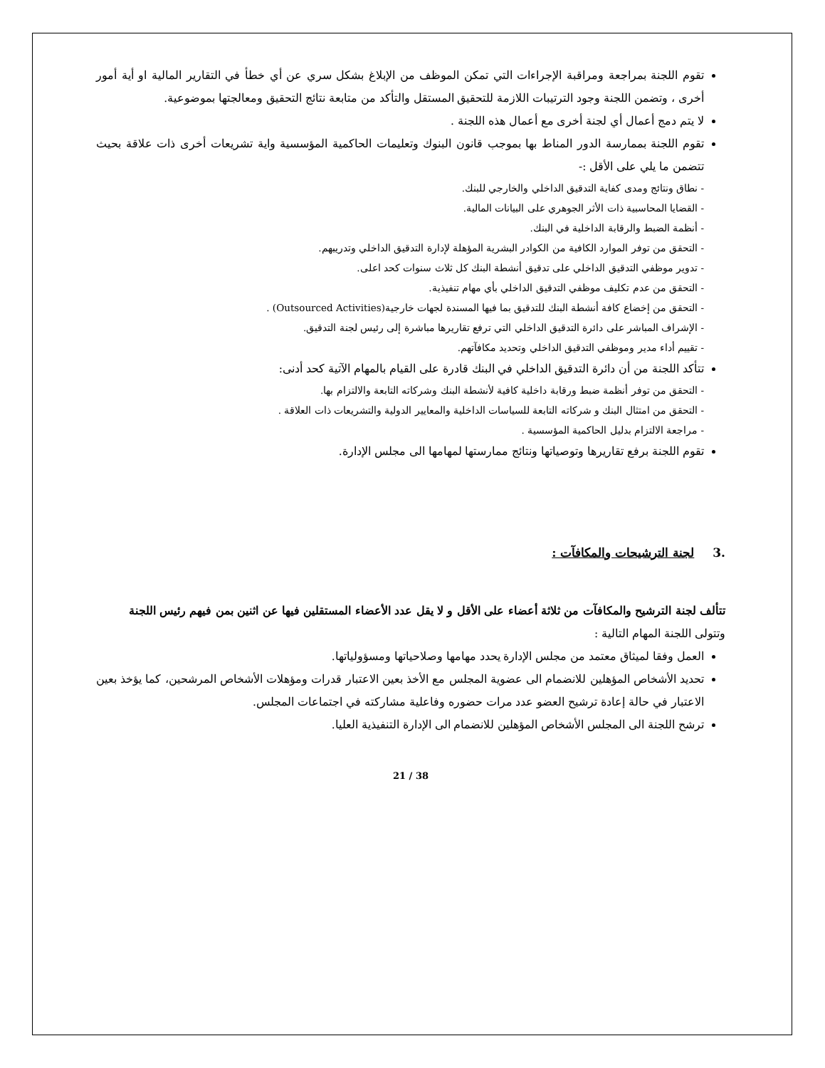تقوم اللجنة بمراجعة ومراقبة الإجراءات التي تمكن الموظف من الإبلاغ بشكل سري عن أي خطأ في التقارير المالية او أية أمور أخرى ، وتضمن اللجنة وجود الترتيبات اللازمة للتحقيق المستقل والتأكد من متابعة نتائج التحقيق ومعالجتها بموضوعية.
لا يتم دمج أعمال أي لجنة أخرى مع أعمال هذه اللجنة .
تقوم اللجنة بممارسة الدور المناط بها بموجب قانون البنوك وتعليمات الحاكمية المؤسسية واية تشريعات أخرى ذات علاقة بحيث تتضمن ما يلي على الأقل :-
- نطاق ونتائج ومدى كفاية التدقيق الداخلي والخارجي للبنك.
- القضايا المحاسبية ذات الأثر الجوهري على البيانات المالية.
- أنظمة الضبط والرقابة الداخلية في البنك.
- التحقق من توفر الموارد الكافية من الكوادر البشرية المؤهلة لإدارة التدقيق الداخلي وتدريبهم.
- تدوير موظفي التدقيق الداخلي على تدقيق أنشطة البنك كل ثلاث سنوات كحد اعلى.
- التحقق من عدم تكليف موظفي التدقيق الداخلي بأي مهام تنفيذية.
- التحقق من إخضاع كافة أنشطة البنك للتدقيق بما فيها المسندة لجهات خارجية(Outsourced Activities) .
- الإشراف المباشر على دائرة التدقيق الداخلي التي ترفع تقاريرها مباشرة إلى رئيس لجنة التدقيق.
- تقييم أداء مدير وموظفي التدقيق الداخلي وتحديد مكافآتهم.
تتأكد اللجنة من أن دائرة التدقيق الداخلي في البنك قادرة على القيام بالمهام الآتية كحد أدنى:
- التحقق من توفر أنظمة ضبط ورقابة داخلية كافية لأنشطة البنك وشركاته التابعة والالتزام بها.
- التحقق من امتثال البنك و شركاته التابعة للسياسات الداخلية والمعايير الدولية والتشريعات ذات العلاقة .
- مراجعة الالتزام بدليل الحاكمية المؤسسية .
تقوم اللجنة برفع تقاريرها وتوصياتها ونتائج ممارستها لمهامها الى مجلس الإدارة.
.3 لجنة الترشيحات والمكافآت :
تتألف لجنة الترشيح والمكافآت من ثلاثة أعضاء على الأقل و لا يقل عدد الأعضاء المستقلين فيها عن اثنين بمن فيهم رئيس اللجنة وتتولى اللجنة المهام التالية :
العمل وفقا لميثاق معتمد من مجلس الإدارة يحدد مهامها وصلاحياتها ومسؤولياتها.
تحديد الأشخاص المؤهلين للانضمام الى عضوية المجلس مع الأخذ بعين الاعتبار قدرات ومؤهلات الأشخاص المرشحين، كما يؤخذ بعين الاعتبار في حالة إعادة ترشيح العضو عدد مرات حضوره وفاعلية مشاركته في اجتماعات المجلس.
ترشح اللجنة الى المجلس الأشخاص المؤهلين للانضمام الى الإدارة التنفيذية العليا.
21 / 38